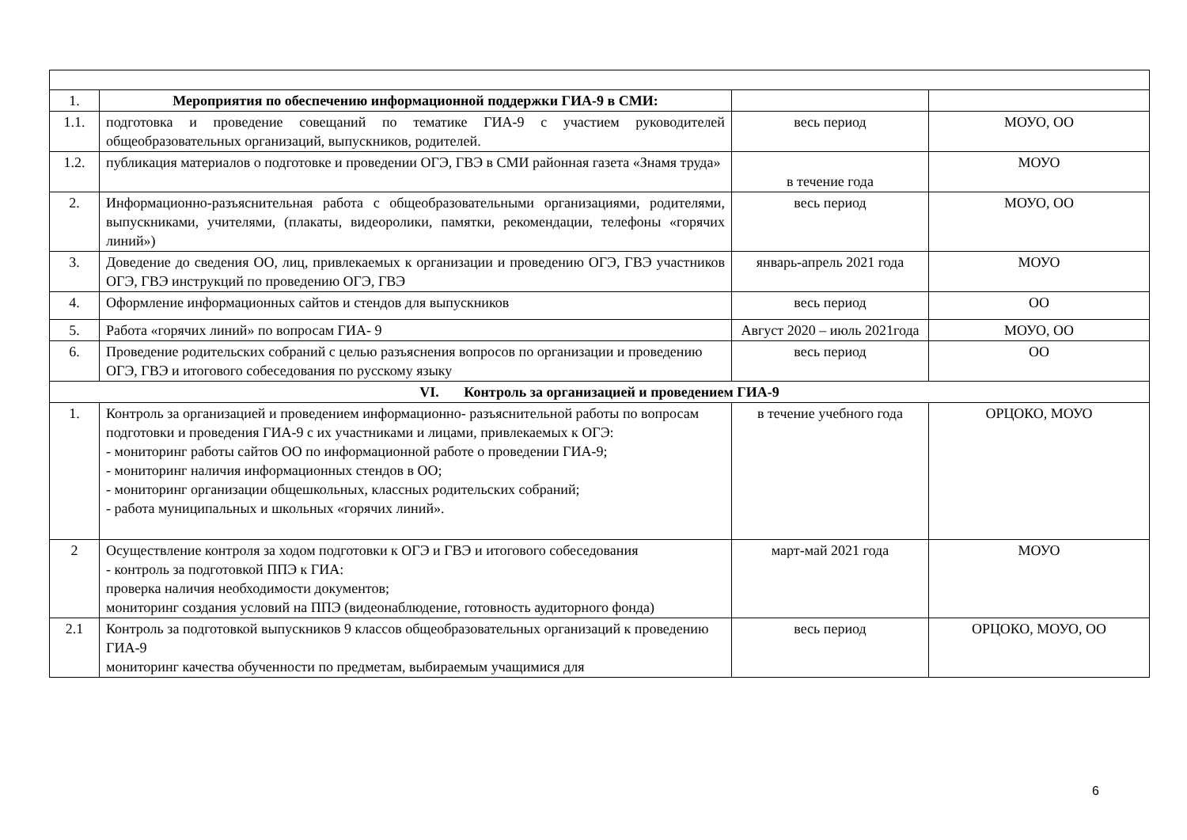| 1. | Мероприятия по обеспечению информационной поддержки ГИА-9 в СМИ: | | |
| 1.1. | подготовка и проведение совещаний по тематике ГИА-9 с участием руководителей общеобразовательных организаций, выпускников, родителей. | весь период | МОУО, ОО |
| 1.2. | публикация материалов о подготовке и проведении ОГЭ, ГВЭ в СМИ районная газета «Знамя труда» | в течение года | МОУО |
| 2. | Информационно-разъяснительная работа с общеобразовательными организациями, родителями, выпускниками, учителями, (плакаты, видеоролики, памятки, рекомендации, телефоны «горячих линий») | весь период | МОУО, ОО |
| 3. | Доведение до сведения ОО, лиц, привлекаемых к организации и проведению ОГЭ, ГВЭ участников ОГЭ, ГВЭ инструкций по проведению ОГЭ, ГВЭ | январь-апрель 2021 года | МОУО |
| 4. | Оформление информационных сайтов и стендов для выпускников | весь период | ОО |
| 5. | Работа «горячих линий» по вопросам ГИА- 9 | Август 2020 – июль 2021года | МОУО, ОО |
| 6. | Проведение родительских собраний с целью разъяснения вопросов по организации и проведению ОГЭ, ГВЭ и итогового собеседования по русскому языку | весь период | ОО |
| VI. Контроль за организацией и проведением ГИА-9 | | | |
| 1. | Контроль за организацией и проведением информационно- разъяснительной работы по вопросам подготовки и проведения ГИА-9 с их участниками и лицами, привлекаемых к ОГЭ: - мониторинг работы сайтов ОО по информационной работе о проведении ГИА-9; - мониторинг наличия информационных стендов в ОО; - мониторинг организации общешкольных, классных родительских собраний; - работа муниципальных и школьных «горячих линий». | в течение учебного года | ОРЦОКО, МОУО |
| 2 | Осуществление контроля за ходом подготовки к ОГЭ и ГВЭ и итогового собеседования - контроль за подготовкой ППЭ к ГИА: проверка наличия необходимости документов; мониторинг создания условий на ППЭ (видеонаблюдение, готовность аудиторного фонда) | март-май 2021 года | МОУО |
| 2.1 | Контроль за подготовкой выпускников 9 классов общеобразовательных организаций к проведению ГИА-9 мониторинг качества обученности по предметам, выбираемым учащимися для | весь период | ОРЦОКО, МОУО, ОО |
6